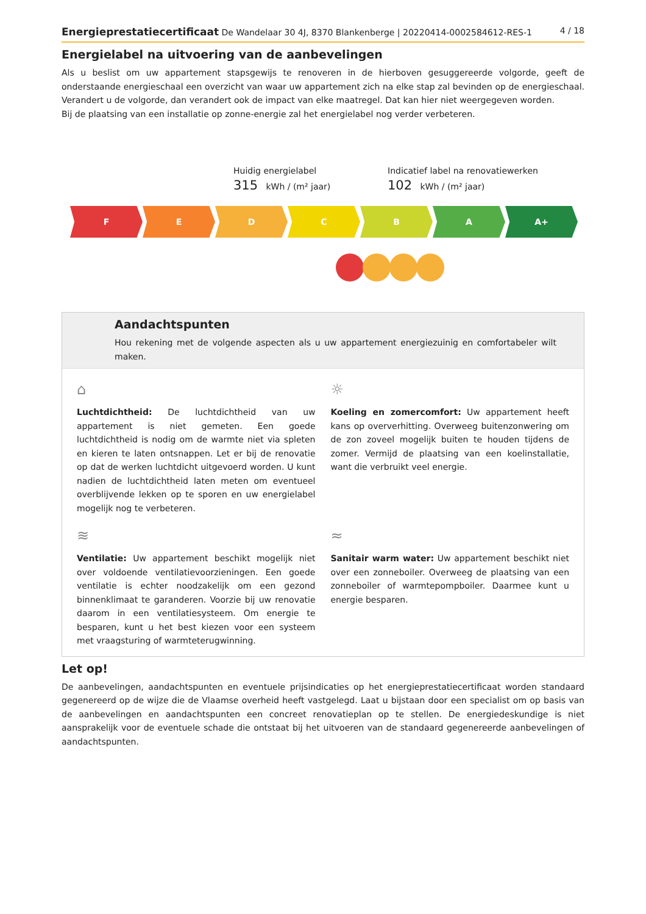Energieprestatiecertificaat De Wandelaar 30 4J, 8370 Blankenberge | 20220414-0002584612-RES-1 4 / 18
Energielabel na uitvoering van de aanbevelingen
Als u beslist om uw appartement stapsgewijs te renoveren in de hierboven gesuggereerde volgorde, geeft de onderstaande energieschaal een overzicht van waar uw appartement zich na elke stap zal bevinden op de energieschaal. Verandert u de volgorde, dan verandert ook de impact van elke maatregel. Dat kan hier niet weergegeven worden.
Bij de plaatsing van een installatie op zonne-energie zal het energielabel nog verder verbeteren.
Huidig energielabel
315 kWh / (m² jaar)
Indicatief label na renovatiewerken
102 kWh / (m² jaar)
F E D C B A A+
Aandachtspunten
Hou rekening met de volgende aspecten als u uw appartement energiezuinig en comfortabeler wilt maken.
⌂
Luchtdichtheid: De luchtdichtheid van uw appartement is niet gemeten. Een goede luchtdichtheid is nodig om de warmte niet via spleten en kieren te laten ontsnappen. Let er bij de renovatie op dat de werken luchtdicht uitgevoerd worden. U kunt nadien de luchtdichtheid laten meten om eventueel overblijvende lekken op te sporen en uw energielabel mogelijk nog te verbeteren.
☼
Koeling en zomercomfort: Uw appartement heeft kans op oververhitting. Overweeg buitenzonwering om de zon zoveel mogelijk buiten te houden tijdens de zomer. Vermijd de plaatsing van een koelinstallatie, want die verbruikt veel energie.
≋
Ventilatie: Uw appartement beschikt mogelijk niet over voldoende ventilatievoorzieningen. Een goede ventilatie is echter noodzakelijk om een gezond binnenklimaat te garanderen. Voorzie bij uw renovatie daarom in een ventilatiesysteem. Om energie te besparen, kunt u het best kiezen voor een systeem met vraagsturing of warmteterugwinning.
≈
Sanitair warm water: Uw appartement beschikt niet over een zonneboiler. Overweeg de plaatsing van een zonneboiler of warmtepompboiler. Daarmee kunt u energie besparen.
Let op!
De aanbevelingen, aandachtspunten en eventuele prijsindicaties op het energieprestatiecertificaat worden standaard gegenereerd op de wijze die de Vlaamse overheid heeft vastgelegd. Laat u bijstaan door een specialist om op basis van de aanbevelingen en aandachtspunten een concreet renovatieplan op te stellen. De energiedeskundige is niet aansprakelijk voor de eventuele schade die ontstaat bij het uitvoeren van de standaard gegenereerde aanbevelingen of aandachtspunten.